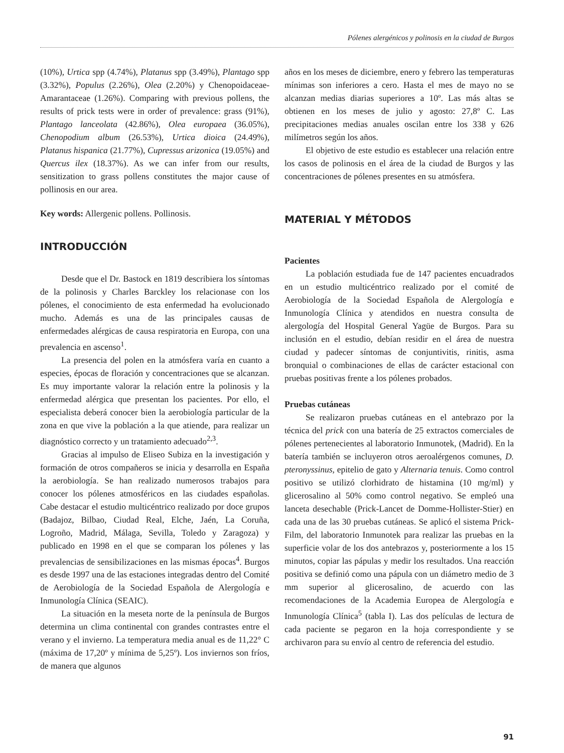Pólenes alergénicos y polinosis en la ciudad de Burgos
(10%), Urtica spp (4.74%), Platanus spp (3.49%), Plantago spp (3.32%), Populus (2.26%), Olea (2.20%) y Chenopoidaceae-Amarantaceae (1.26%). Comparing with previous pollens, the results of prick tests were in order of prevalence: grass (91%), Plantago lanceolata (42.86%), Olea europaea (36.05%), Chenopodium album (26.53%), Urtica dioica (24.49%), Platanus hispanica (21.77%), Cupressus arizonica (19.05%) and Quercus ilex (18.37%). As we can infer from our results, sensitization to grass pollens constitutes the major cause of pollinosis en our area.
Key words: Allergenic pollens. Pollinosis.
INTRODUCCIÓN
Desde que el Dr. Bastock en 1819 describiera los síntomas de la polinosis y Charles Barckley los relacionase con los pólenes, el conocimiento de esta enfermedad ha evolucionado mucho. Además es una de las principales causas de enfermedades alérgicas de causa respiratoria en Europa, con una prevalencia en ascenso<sup>1</sup>.
La presencia del polen en la atmósfera varía en cuanto a especies, épocas de floración y concentraciones que se alcanzan. Es muy importante valorar la relación entre la polinosis y la enfermedad alérgica que presentan los pacientes. Por ello, el especialista deberá conocer bien la aerobiología particular de la zona en que vive la población a la que atiende, para realizar un diagnóstico correcto y un tratamiento adecuado<sup>2,3</sup>.
Gracias al impulso de Eliseo Subiza en la investigación y formación de otros compañeros se inicia y desarrolla en España la aerobiología. Se han realizado numerosos trabajos para conocer los pólenes atmosféricos en las ciudades españolas. Cabe destacar el estudio multicéntrico realizado por doce grupos (Badajoz, Bilbao, Ciudad Real, Elche, Jaén, La Coruña, Logroño, Madrid, Málaga, Sevilla, Toledo y Zaragoza) y publicado en 1998 en el que se comparan los pólenes y las prevalencias de sensibilizaciones en las mismas épocas<sup>4</sup>. Burgos es desde 1997 una de las estaciones integradas dentro del Comité de Aerobiología de la Sociedad Española de Alergología e Inmunología Clínica (SEAIC).
La situación en la meseta norte de la península de Burgos determina un clima continental con grandes contrastes entre el verano y el invierno. La temperatura media anual es de 11,22° C (máxima de 17,20º y mínima de 5,25º). Los inviernos son fríos, de manera que algunos
años en los meses de diciembre, enero y febrero las temperaturas mínimas son inferiores a cero. Hasta el mes de mayo no se alcanzan medias diarias superiores a 10º. Las más altas se obtienen en los meses de julio y agosto: 27,8º C. Las precipitaciones medias anuales oscilan entre los 338 y 626 milímetros según los años.
El objetivo de este estudio es establecer una relación entre los casos de polinosis en el área de la ciudad de Burgos y las concentraciones de pólenes presentes en su atmósfera.
MATERIAL Y MÉTODOS
Pacientes
La población estudiada fue de 147 pacientes encuadrados en un estudio multicéntrico realizado por el comité de Aerobiología de la Sociedad Española de Alergología e Inmunología Clínica y atendidos en nuestra consulta de alergología del Hospital General Yagüe de Burgos. Para su inclusión en el estudio, debían residir en el área de nuestra ciudad y padecer síntomas de conjuntivitis, rinitis, asma bronquial o combinaciones de ellas de carácter estacional con pruebas positivas frente a los pólenes probados.
Pruebas cutáneas
Se realizaron pruebas cutáneas en el antebrazo por la técnica del prick con una batería de 25 extractos comerciales de pólenes pertenecientes al laboratorio Inmunotek, (Madrid). En la batería también se incluyeron otros aeroalérgenos comunes, D. pteronyssinus, epitelio de gato y Alternaria tenuis. Como control positivo se utilizó clorhidrato de histamina (10 mg/ml) y glicerosalino al 50% como control negativo. Se empleó una lanceta desechable (Prick-Lancet de Domme-Hollister-Stier) en cada una de las 30 pruebas cutáneas. Se aplicó el sistema Prick-Film, del laboratorio Inmunotek para realizar las pruebas en la superficie volar de los dos antebrazos y, posteriormente a los 15 minutos, copiar las pápulas y medir los resultados. Una reacción positiva se definió como una pápula con un diámetro medio de 3 mm superior al glicerosalino, de acuerdo con las recomendaciones de la Academia Europea de Alergología e Inmunología Clínica<sup>5</sup> (tabla I). Las dos películas de lectura de cada paciente se pegaron en la hoja correspondiente y se archivaron para su envío al centro de referencia del estudio.
91